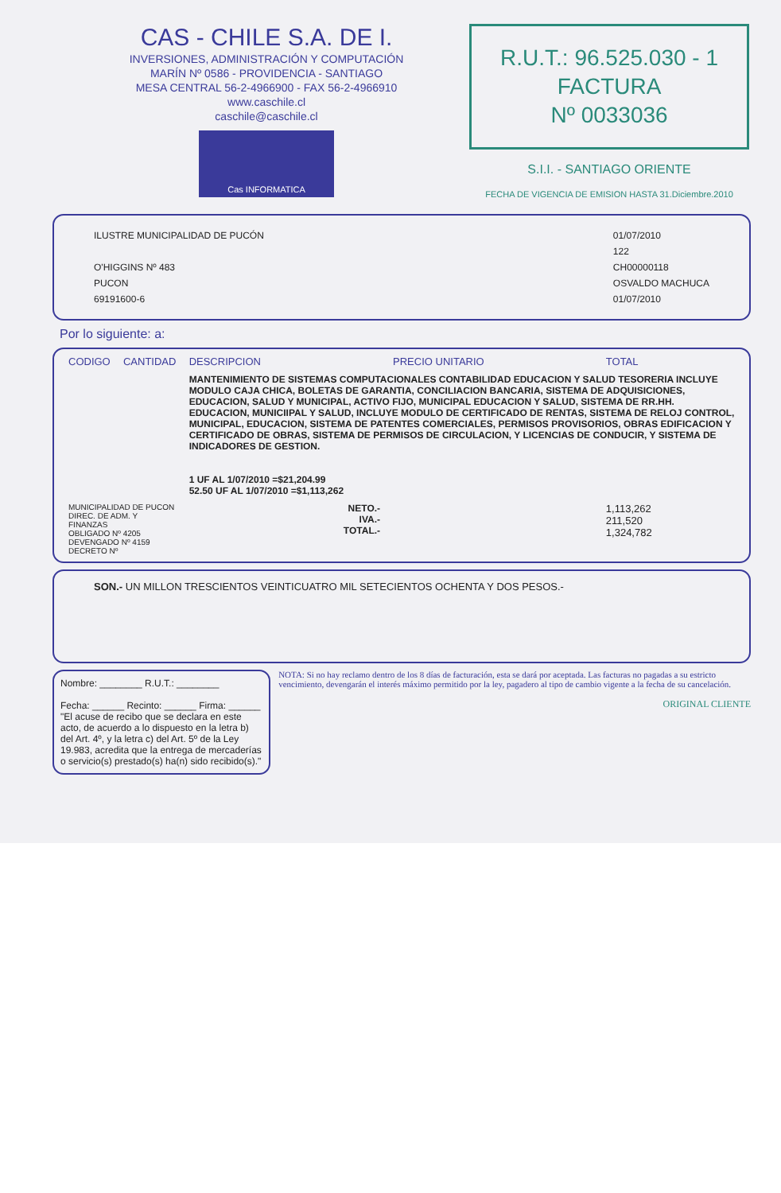CAS - CHILE S.A. DE I.
INVERSIONES, ADMINISTRACIÓN Y COMPUTACIÓN
MARÍN Nº 0586 - PROVIDENCIA - SANTIAGO
MESA CENTRAL 56-2-4966900 - FAX 56-2-4966910
www.caschile.cl
caschile@caschile.cl
Cas INFORMATICA
R.U.T.: 96.525.030 - 1
FACTURA
Nº 0033036
S.I.I. - SANTIAGO ORIENTE
FECHA DE VIGENCIA DE EMISION HASTA 31.Diciembre.2010
ILUSTRE MUNICIPALIDAD DE PUCÓN
O'HIGGINS Nº 483
PUCON
69191600-6
01/07/2010
122
CH00000118
OSVALDO MACHUCA
01/07/2010
Por lo siguiente: a:
| CODIGO | CANTIDAD | DESCRIPCION | PRECIO UNITARIO | TOTAL |
| --- | --- | --- | --- | --- |
| | | MANTENIMIENTO DE SISTEMAS COMPUTACIONALES CONTABILIDAD EDUCACION Y SALUD TESORERIA INCLUYE MODULO CAJA CHICA, BOLETAS DE GARANTIA, CONCILIACION BANCARIA, SISTEMA DE ADQUISICIONES, EDUCACION, SALUD Y MUNICIPAL, ACTIVO FIJO, MUNICIPAL EDUCACION Y SALUD, SISTEMA DE RR.HH. EDUCACION, MUNICIIPAL Y SALUD, INCLUYE MODULO DE CERTIFICADO DE RENTAS, SISTEMA DE RELOJ CONTROL, MUNICIPAL, EDUCACION, SISTEMA DE PATENTES COMERCIALES, PERMISOS PROVISORIOS, OBRAS EDIFICACION Y CERTIFICADO DE OBRAS, SISTEMA DE PERMISOS DE CIRCULACION, Y LICENCIAS DE CONDUCIR, Y SISTEMA DE INDICADORES DE GESTION. 1 UF AL 1/07/2010 =$21,204.99 52.50 UF AL 1/07/2010 =$1,113,262 | | |
| MUNICIPALIDAD DE PUCON DIREC. DE ADM. Y FINANZAS OBLIGADO Nº 4205 DEVENGADO Nº 4159 DECRETO Nº | | NETO.- IVA.- TOTAL.- | | 1,113,262 211,520 1,324,782 |
SON.- UN MILLON TRESCIENTOS VEINTICUATRO MIL SETECIENTOS OCHENTA Y DOS PESOS.-
Nombre: ________ R.U.T.: ________
Fecha: ______ Recinto: ______ Firma: ______
"El acuse de recibo que se declara en este acto, de acuerdo a lo dispuesto en la letra b) del Art. 4º, y la letra c) del Art. 5º de la Ley 19.983, acredita que la entrega de mercaderías o servicio(s) prestado(s) ha(n) sido recibido(s)."
NOTA: Si no hay reclamo dentro de los 8 días de facturación, esta se dará por aceptada. Las facturas no pagadas a su estricto vencimiento, devengarán el interés máximo permitido por la ley, pagadero al tipo de cambio vigente a la fecha de su cancelación.
ORIGINAL CLIENTE